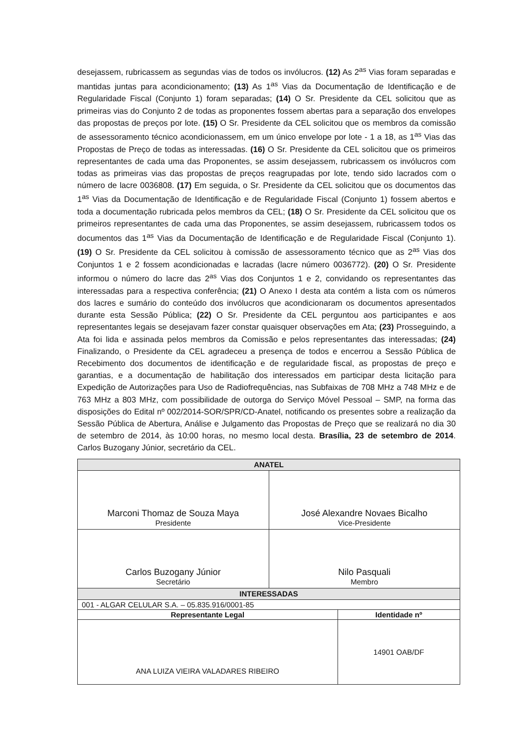desejassem, rubricassem as segundas vias de todos os invólucros. (12) As 2<sup>as</sup> Vias foram separadas e mantidas juntas para acondicionamento; (13) As 1<sup>as</sup> Vias da Documentação de Identificação e de Regularidade Fiscal (Conjunto 1) foram separadas; (14) O Sr. Presidente da CEL solicitou que as primeiras vias do Conjunto 2 de todas as proponentes fossem abertas para a separação dos envelopes das propostas de preços por lote. (15) O Sr. Presidente da CEL solicitou que os membros da comissão de assessoramento técnico acondicionassem, em um único envelope por lote - 1 a 18, as 1<sup>as</sup> Vias das Propostas de Preço de todas as interessadas. (16) O Sr. Presidente da CEL solicitou que os primeiros representantes de cada uma das Proponentes, se assim desejassem, rubricassem os invólucros com todas as primeiras vias das propostas de preços reagrupadas por lote, tendo sido lacrados com o número de lacre 0036808. (17) Em seguida, o Sr. Presidente da CEL solicitou que os documentos das 1<sup>as</sup> Vias da Documentação de Identificação e de Regularidade Fiscal (Conjunto 1) fossem abertos e toda a documentação rubricada pelos membros da CEL; (18) O Sr. Presidente da CEL solicitou que os primeiros representantes de cada uma das Proponentes, se assim desejassem, rubricassem todos os documentos das 1<sup>as</sup> Vias da Documentação de Identificação e de Regularidade Fiscal (Conjunto 1). (19) O Sr. Presidente da CEL solicitou à comissão de assessoramento técnico que as 2<sup>as</sup> Vias dos Conjuntos 1 e 2 fossem acondicionadas e lacradas (lacre número 0036772). (20) O Sr. Presidente informou o número do lacre das 2<sup>as</sup> Vias dos Conjuntos 1 e 2, convidando os representantes das interessadas para a respectiva conferência; (21) O Anexo I desta ata contém a lista com os números dos lacres e sumário do conteúdo dos invólucros que acondicionaram os documentos apresentados durante esta Sessão Pública; (22) O Sr. Presidente da CEL perguntou aos participantes e aos representantes legais se desejavam fazer constar quaisquer observações em Ata; (23) Prosseguindo, a Ata foi lida e assinada pelos membros da Comissão e pelos representantes das interessadas; (24) Finalizando, o Presidente da CEL agradeceu a presença de todos e encerrou a Sessão Pública de Recebimento dos documentos de identificação e de regularidade fiscal, as propostas de preço e garantias, e a documentação de habilitação dos interessados em participar desta licitação para Expedição de Autorizações para Uso de Radiofrequências, nas Subfaixas de 708 MHz a 748 MHz e de 763 MHz a 803 MHz, com possibilidade de outorga do Serviço Móvel Pessoal – SMP, na forma das disposições do Edital nº 002/2014-SOR/SPR/CD-Anatel, notificando os presentes sobre a realização da Sessão Pública de Abertura, Análise e Julgamento das Propostas de Preço que se realizará no dia 30 de setembro de 2014, às 10:00 horas, no mesmo local desta. Brasília, 23 de setembro de 2014. Carlos Buzogany Júnior, secretário da CEL.
| ANATEL | | |
| Marconi Thomaz de Souza Maya Presidente | José Alexandre Novaes Bicalho Vice-Presidente | |
| Carlos Buzogany Júnior Secretário | Nilo Pasquali Membro | |
| INTERESSADAS | | |
| 001 - ALGAR CELULAR S.A. – 05.835.916/0001-85 | | |
| Representante Legal | | Identidade nº |
| ANA LUIZA VIEIRA VALADARES RIBEIRO | | 14901 OAB/DF |